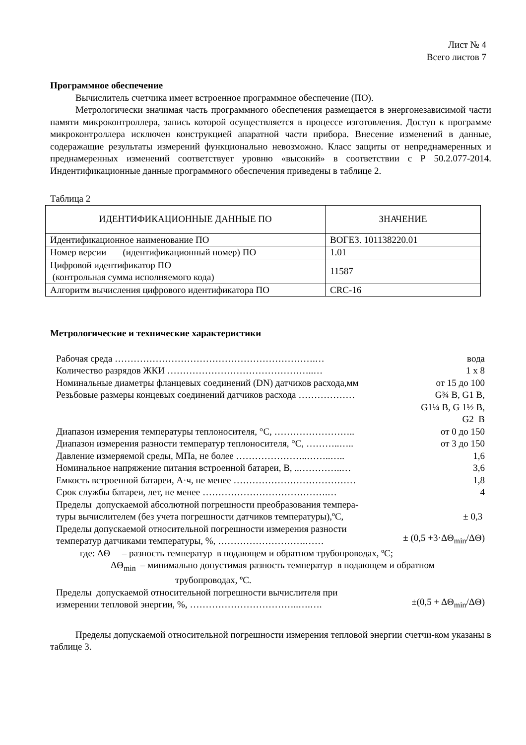Лист № 4
Всего листов 7
Программное обеспечение
Вычислитель счетчика имеет встроенное программное обеспечение (ПО).
Метрологически значимая часть программного обеспечения размещается в энергонезависимой части памяти микроконтроллера, запись которой осуществляется в процессе изготовления. Доступ к программе микроконтроллера исключен конструкцией апаратной части прибора. Внесение изменений в данные, содеражащие результаты измерений функционально невозможно. Класс защиты от непреднамеренных и преднамеренных изменений соответствует уровню «высокий» в соответствии с Р 50.2.077-2014. Индентификационные данные программного обеспечения приведены в таблице 2.
Таблица 2
| ИДЕНТИФИКАЦИОННЫЕ ДАННЫЕ ПО | ЗНАЧЕНИЕ |
| --- | --- |
| Идентификационное наименование ПО | ВОГЕЗ. 101138220.01 |
| Номер версии (идентификационный номер) ПО | 1.01 |
| Цифровой идентификатор ПО (контрольная сумма исполняемого кода) | 11587 |
| Алгоритм вычисления цифрового идентификатора ПО | CRC-16 |
Метрологические и технические характеристики
| Рабочая среда ……………………………………………………….… | вода |
| Количество разрядов ЖКИ ………………………………………..… | 1 х 8 |
| Номинальные диаметры фланцевых соединений (DN) датчиков расхода,мм | от 15 до 100 |
| Резьбовые размеры концевых соединений датчиков расхода ……………… | G¾ B, G1 B, G1¼ B, G 1½ B, G2 B |
| Диапазон измерения температуры теплоносителя, °С, …………………….. | от 0 до 150 |
| Диапазон измерения разности температур теплоносителя, °С, ………..….. | от 3 до 150 |
| Давление измеряемой среды, МПа, не более …………………..……..….. | 1,6 |
| Номинальное напряжение питания встроенной батареи, В, ..…………..… | 3,6 |
| Емкость встроенной батареи, А·ч, не менее ………………………………… | 1,8 |
| Срок службы батареи, лет, не менее ………………………………….… | 4 |
| Пределы допускаемой абсолютной погрешности преобразования темпера- туры вычислителем (без учета погрешности датчиков температуры),ºС, | ± 0,3 |
| Пределы допускаемой относительной погрешности измерения разности температур датчиками температуры, %, ……………………….…… | ± (0,5 +3·ΔΘ<sub>min</sub>/ΔΘ) |
| где: ΔΘ – разность температур в подающем и обратном трубопроводах, ºС; | |
| ΔΘ<sub>min</sub> – минимально допустимая разность температур в подающем и обратном трубопроводах, ºС. | |
| Пределы допускаемой относительной погрешности вычислителя при измерении тепловой энергии, %, ……………………………..….…. | ±(0,5 + ΔΘ<sub>min</sub>/ΔΘ) |
Пределы допускаемой относительной погрешности измерения тепловой энергии счетчи-ком указаны в таблице 3.